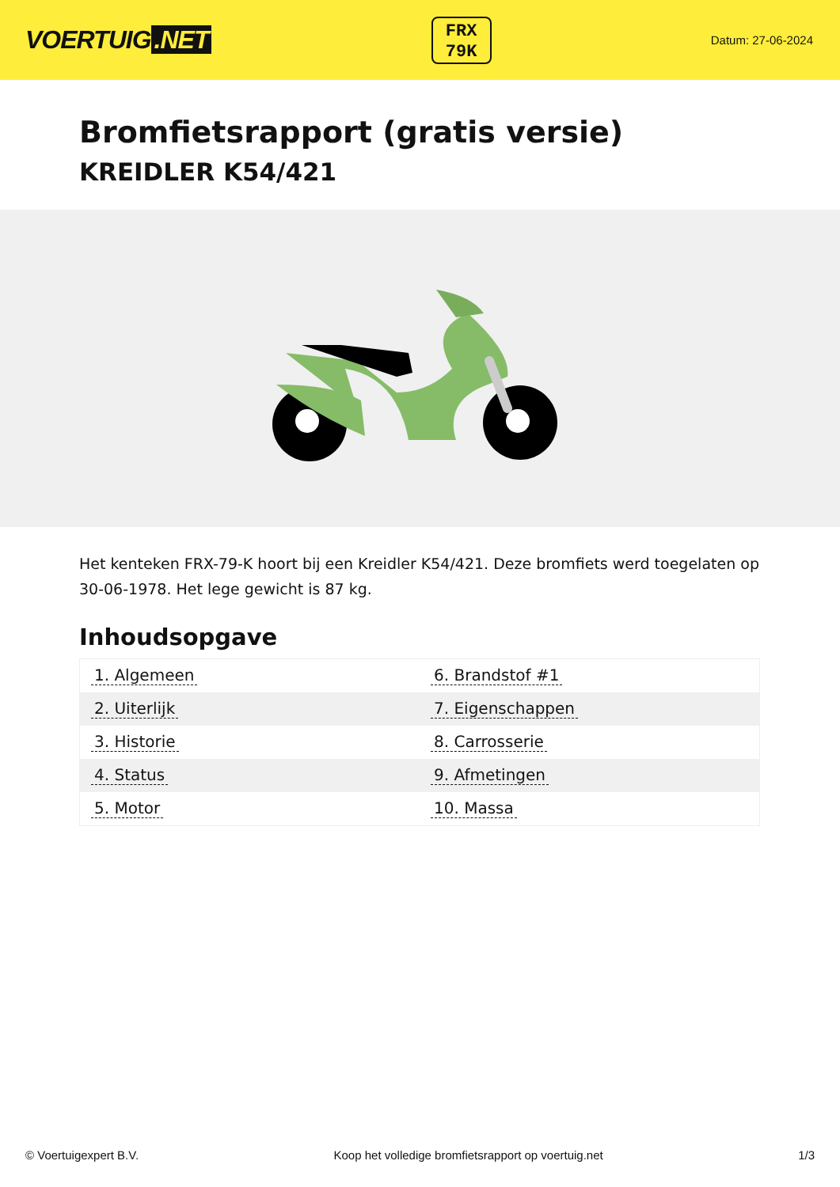VOERTUIG.NET
FRX
79K
Datum: 27-06-2024
Bromfietsrapport (gratis versie)
KREIDLER K54/421
Het kenteken FRX-79-K hoort bij een Kreidler K54/421. Deze bromfiets werd toegelaten op 30-06-1978. Het lege gewicht is 87 kg.
Inhoudsopgave
| 1. Algemeen | 6. Brandstof #1 |
| 2. Uiterlijk | 7. Eigenschappen |
| 3. Historie | 8. Carrosserie |
| 4. Status | 9. Afmetingen |
| 5. Motor | 10. Massa |
© Voertuigexpert B.V. Koop het volledige bromfietsrapport op voertuig.net 1/3